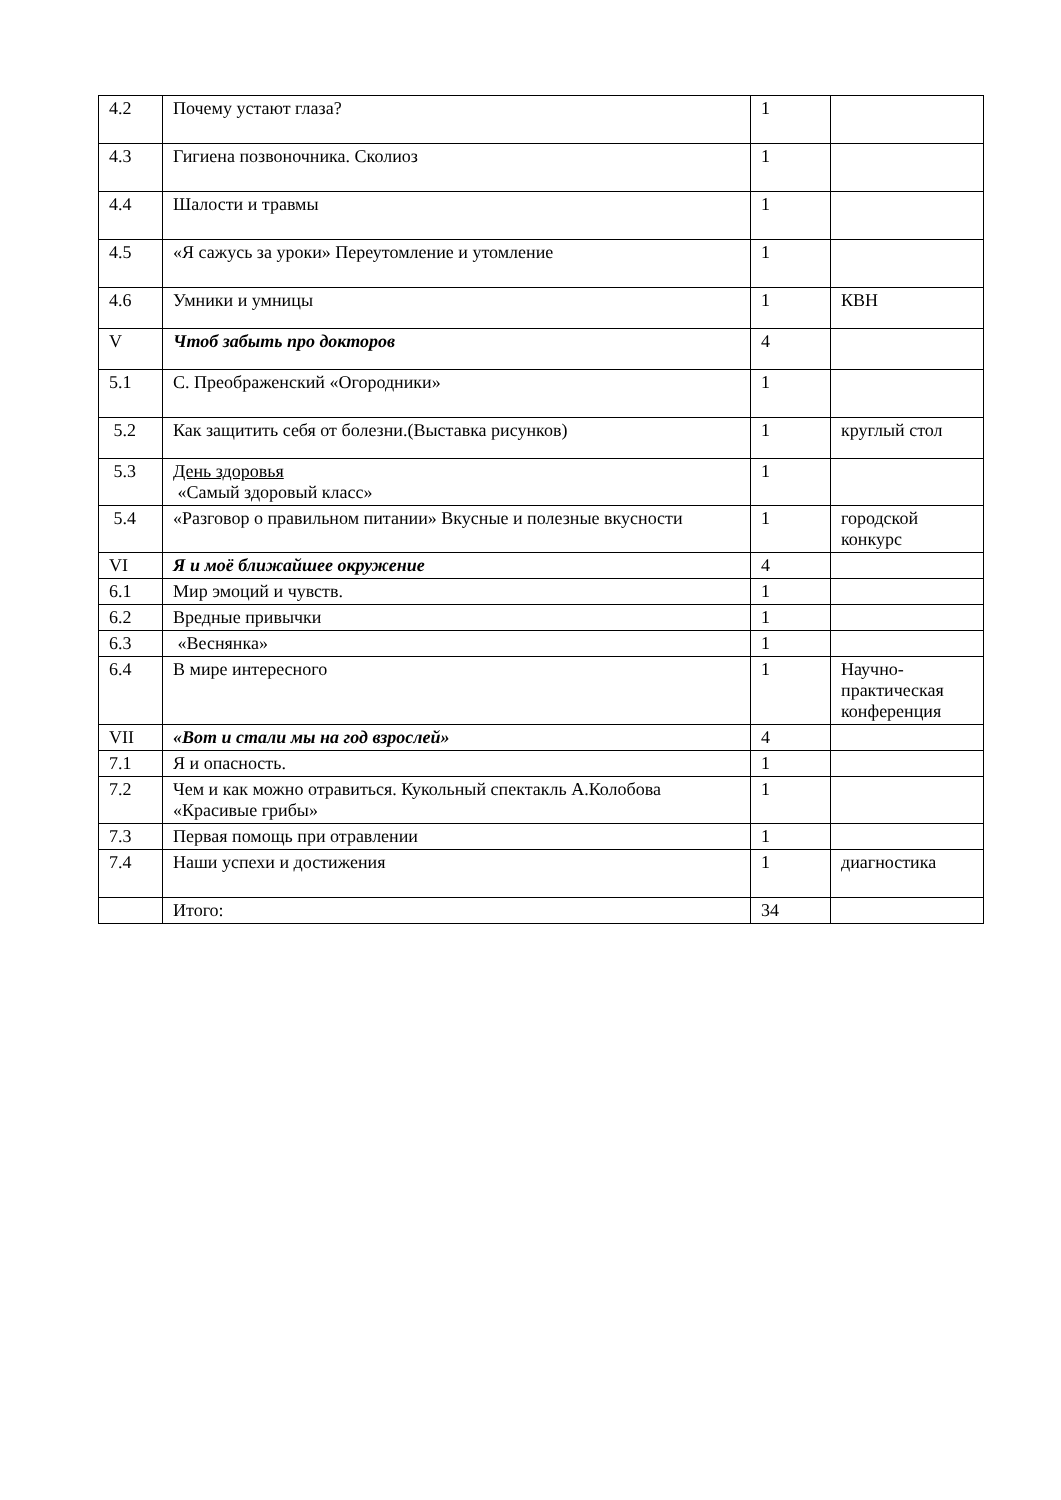| 4.2 | Почему устают глаза? | 1 | |
| 4.3 | Гигиена позвоночника. Сколиоз | 1 | |
| 4.4 | Шалости и травмы | 1 | |
| 4.5 | «Я сажусь за уроки» Переутомление и утомление | 1 | |
| 4.6 | Умники и умницы | 1 | КВН |
| V | Чтоб забыть про докторов | 4 | |
| 5.1 | С. Преображенский «Огородники» | 1 | |
| 5.2 | Как защитить себя от болезни.(Выставка рисунков) | 1 | круглый стол |
| 5.3 | День здоровья «Самый здоровый класс» | 1 | |
| 5.4 | «Разговор о правильном питании» Вкусные и полезные вкусности | 1 | городской конкурс |
| VI | Я и моё ближайшее окружение | 4 | |
| 6.1 | Мир эмоций и чувств. | 1 | |
| 6.2 | Вредные привычки | 1 | |
| 6.3 | «Веснянка» | 1 | |
| 6.4 | В мире интересного | 1 | Научно-практическая конференция |
| VII | «Вот и стали мы на год взрослей» | 4 | |
| 7.1 | Я и опасность. | 1 | |
| 7.2 | Чем и как можно отравиться. Кукольный спектакль А.Колобова «Красивые грибы» | 1 | |
| 7.3 | Первая помощь при отравлении | 1 | |
| 7.4 | Наши успехи и достижения | 1 | диагностика |
| | Итого: | 34 | |